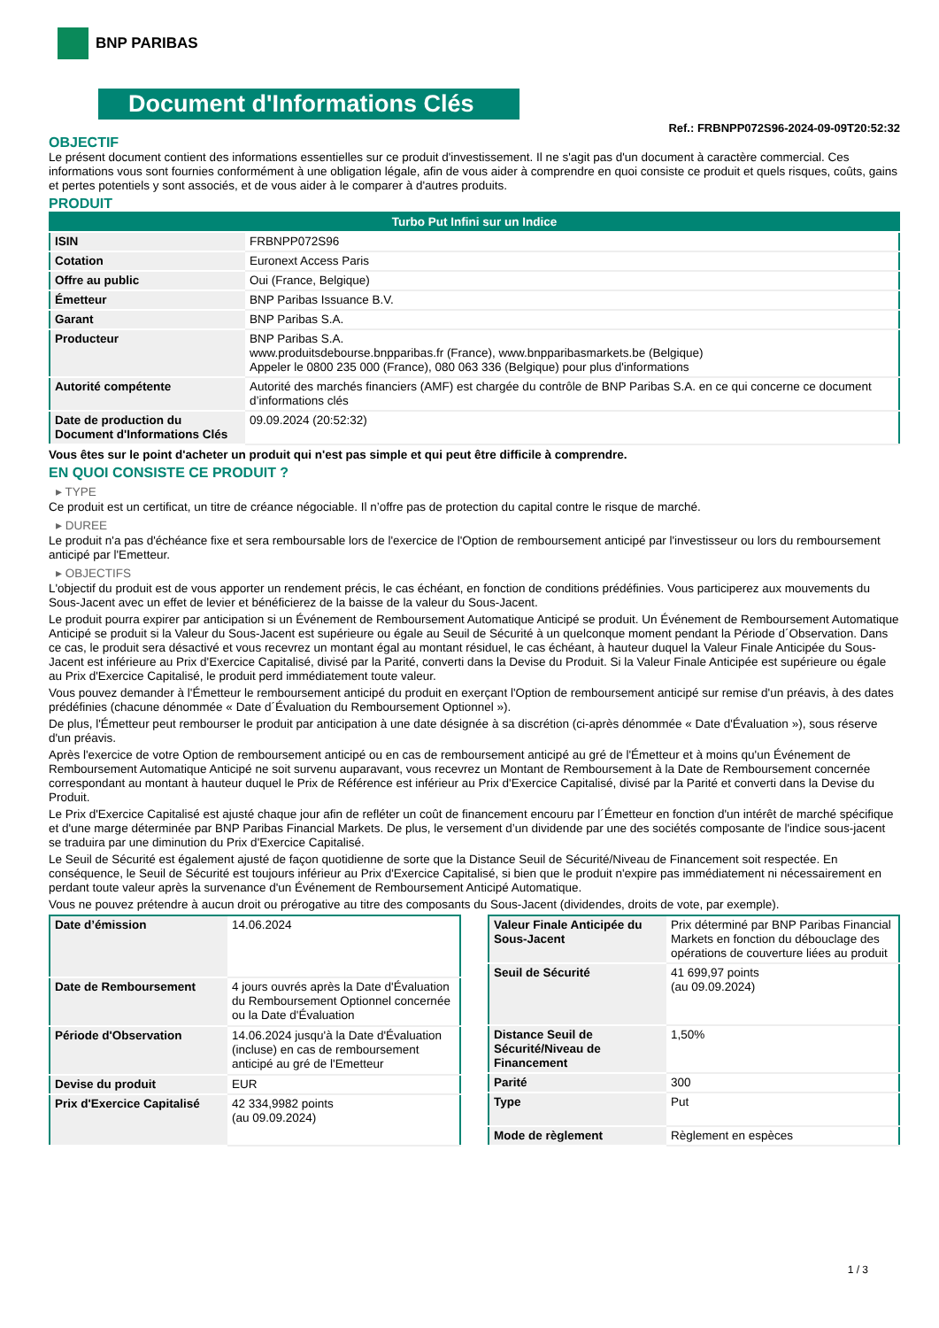BNP PARIBAS
Document d'Informations Clés
Ref.: FRBNPP072S96-2024-09-09T20:52:32
OBJECTIF
Le présent document contient des informations essentielles sur ce produit d'investissement. Il ne s'agit pas d'un document à caractère commercial. Ces informations vous sont fournies conformément à une obligation légale, afin de vous aider à comprendre en quoi consiste ce produit et quels risques, coûts, gains et pertes potentiels y sont associés, et de vous aider à le comparer à d'autres produits.
PRODUIT
| Turbo Put Infini sur un Indice | |
| ISIN | FRBNPP072S96 |
| Cotation | Euronext Access Paris |
| Offre au public | Oui (France, Belgique) |
| Émetteur | BNP Paribas Issuance B.V. |
| Garant | BNP Paribas S.A. |
| Producteur | BNP Paribas S.A. www.produitsdebourse.bnpparibas.fr (France), www.bnpparibasmarkets.be (Belgique) Appeler le 0800 235 000 (France), 080 063 336 (Belgique) pour plus d'informations |
| Autorité compétente | Autorité des marchés financiers (AMF) est chargée du contrôle de BNP Paribas S.A. en ce qui concerne ce document d’informations clés |
| Date de production du Document d'Informations Clés | 09.09.2024 (20:52:32) |
Vous êtes sur le point d'acheter un produit qui n'est pas simple et qui peut être difficile à comprendre.
EN QUOI CONSISTE CE PRODUIT ?
▸ TYPE
Ce produit est un certificat, un titre de créance négociable. Il n’offre pas de protection du capital contre le risque de marché.
▸ DUREE
Le produit n'a pas d'échéance fixe et sera remboursable lors de l'exercice de l'Option de remboursement anticipé par l'investisseur ou lors du remboursement anticipé par l'Emetteur.
▸ OBJECTIFS
L'objectif du produit est de vous apporter un rendement précis, le cas échéant, en fonction de conditions prédéfinies. Vous participerez aux mouvements du Sous-Jacent avec un effet de levier et bénéficierez de la baisse de la valeur du Sous-Jacent.
Le produit pourra expirer par anticipation si un Événement de Remboursement Automatique Anticipé se produit. Un Événement de Remboursement Automatique Anticipé se produit si la Valeur du Sous-Jacent est supérieure ou égale au Seuil de Sécurité à un quelconque moment pendant la Période d´Observation. Dans ce cas, le produit sera désactivé et vous recevrez un montant égal au montant résiduel, le cas échéant, à hauteur duquel la Valeur Finale Anticipée du Sous-Jacent est inférieure au Prix d'Exercice Capitalisé, divisé par la Parité, converti dans la Devise du Produit. Si la Valeur Finale Anticipée est supérieure ou égale au Prix d'Exercice Capitalisé, le produit perd immédiatement toute valeur.
Vous pouvez demander à l'Émetteur le remboursement anticipé du produit en exerçant l'Option de remboursement anticipé sur remise d'un préavis, à des dates prédéfinies (chacune dénommée « Date d´Évaluation du Remboursement Optionnel »).
De plus, l'Émetteur peut rembourser le produit par anticipation à une date désignée à sa discrétion (ci-après dénommée « Date d'Évaluation »), sous réserve d'un préavis.
Après l'exercice de votre Option de remboursement anticipé ou en cas de remboursement anticipé au gré de l'Émetteur et à moins qu'un Événement de Remboursement Automatique Anticipé ne soit survenu auparavant, vous recevrez un Montant de Remboursement à la Date de Remboursement concernée correspondant au montant à hauteur duquel le Prix de Référence est inférieur au Prix d'Exercice Capitalisé, divisé par la Parité et converti dans la Devise du Produit.
Le Prix d'Exercice Capitalisé est ajusté chaque jour afin de refléter un coût de financement encouru par l´Émetteur en fonction d'un intérêt de marché spécifique et d'une marge déterminée par BNP Paribas Financial Markets. De plus, le versement d’un dividende par une des sociétés composante de l'indice sous-jacent se traduira par une diminution du Prix d'Exercice Capitalisé.
Le Seuil de Sécurité est également ajusté de façon quotidienne de sorte que la Distance Seuil de Sécurité/Niveau de Financement soit respectée. En conséquence, le Seuil de Sécurité est toujours inférieur au Prix d'Exercice Capitalisé, si bien que le produit n'expire pas immédiatement ni nécessairement en perdant toute valeur après la survenance d'un Événement de Remboursement Anticipé Automatique.
Vous ne pouvez prétendre à aucun droit ou prérogative au titre des composants du Sous-Jacent (dividendes, droits de vote, par exemple).
| Date d’émission | 14.06.2024 |
| Date de Remboursement | 4 jours ouvrés après la Date d'Évaluation du Remboursement Optionnel concernée ou la Date d'Évaluation |
| Période d'Observation | 14.06.2024 jusqu'à la Date d'Évaluation (incluse) en cas de remboursement anticipé au gré de l'Emetteur |
| Devise du produit | EUR |
| Prix d'Exercice Capitalisé | 42 334,9982 points (au 09.09.2024) |
| Valeur Finale Anticipée du Sous-Jacent | Prix déterminé par BNP Paribas Financial Markets en fonction du débouclage des opérations de couverture liées au produit |
| Seuil de Sécurité | 41 699,97 points (au 09.09.2024) |
| Distance Seuil de Sécurité/Niveau de Financement | 1,50% |
| Parité | 300 |
| Type | Put |
| Mode de règlement | Règlement en espèces |
1 / 3